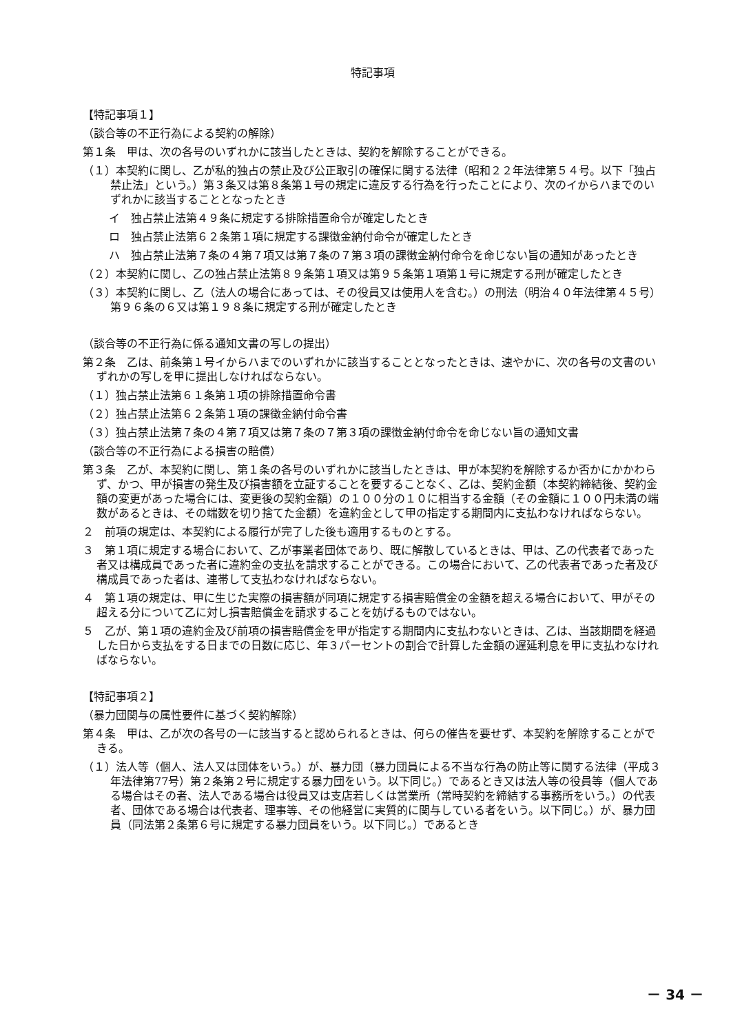特記事項
【特記事項１】
（談合等の不正行為による契約の解除）
第１条　甲は、次の各号のいずれかに該当したときは、契約を解除することができる。
（１）本契約に関し、乙が私的独占の禁止及び公正取引の確保に関する法律（昭和２２年法律第５４号。以下「独占禁止法」という。）第３条又は第８条第１号の規定に違反する行為を行ったことにより、次のイからハまでのいずれかに該当することとなったとき
イ　独占禁止法第４９条に規定する排除措置命令が確定したとき
ロ　独占禁止法第６２条第１項に規定する課徴金納付命令が確定したとき
ハ　独占禁止法第７条の４第７項又は第７条の７第３項の課徴金納付命令を命じない旨の通知があったとき
（２）本契約に関し、乙の独占禁止法第８９条第１項又は第９５条第１項第１号に規定する刑が確定したとき
（３）本契約に関し、乙（法人の場合にあっては、その役員又は使用人を含む。）の刑法（明治４０年法律第４５号）第９６条の６又は第１９８条に規定する刑が確定したとき
（談合等の不正行為に係る通知文書の写しの提出）
第２条　乙は、前条第１号イからハまでのいずれかに該当することとなったときは、速やかに、次の各号の文書のいずれかの写しを甲に提出しなければならない。
（１）独占禁止法第６１条第１項の排除措置命令書
（２）独占禁止法第６２条第１項の課徴金納付命令書
（３）独占禁止法第７条の４第７項又は第７条の７第３項の課徴金納付命令を命じない旨の通知文書
（談合等の不正行為による損害の賠償）
第３条　乙が、本契約に関し、第１条の各号のいずれかに該当したときは、甲が本契約を解除するか否かにかかわらず、かつ、甲が損害の発生及び損害額を立証することを要することなく、乙は、契約金額（本契約締結後、契約金額の変更があった場合には、変更後の契約金額）の１００分の１０に相当する金額（その金額に１００円未満の端数があるときは、その端数を切り捨てた金額）を違約金として甲の指定する期間内に支払わなければならない。
２　前項の規定は、本契約による履行が完了した後も適用するものとする。
３　第１項に規定する場合において、乙が事業者団体であり、既に解散しているときは、甲は、乙の代表者であった者又は構成員であった者に違約金の支払を請求することができる。この場合において、乙の代表者であった者及び構成員であった者は、連帯して支払わなければならない。
４　第１項の規定は、甲に生じた実際の損害額が同項に規定する損害賠償金の金額を超える場合において、甲がその超える分について乙に対し損害賠償金を請求することを妨げるものではない。
５　乙が、第１項の違約金及び前項の損害賠償金を甲が指定する期間内に支払わないときは、乙は、当該期間を経過した日から支払をする日までの日数に応じ、年３パーセントの割合で計算した金額の遅延利息を甲に支払わなければならない。
【特記事項２】
（暴力団関与の属性要件に基づく契約解除）
第４条　甲は、乙が次の各号の一に該当すると認められるときは、何らの催告を要せず、本契約を解除することができる。
（１）法人等（個人、法人又は団体をいう。）が、暴力団（暴力団員による不当な行為の防止等に関する法律（平成３年法律第77号）第２条第２号に規定する暴力団をいう。以下同じ。）であるとき又は法人等の役員等（個人である場合はその者、法人である場合は役員又は支店若しくは営業所（常時契約を締結する事務所をいう。）の代表者、団体である場合は代表者、理事等、その他経営に実質的に関与している者をいう。以下同じ。）が、暴力団員（同法第２条第６号に規定する暴力団員をいう。以下同じ。）であるとき
－ 34 －